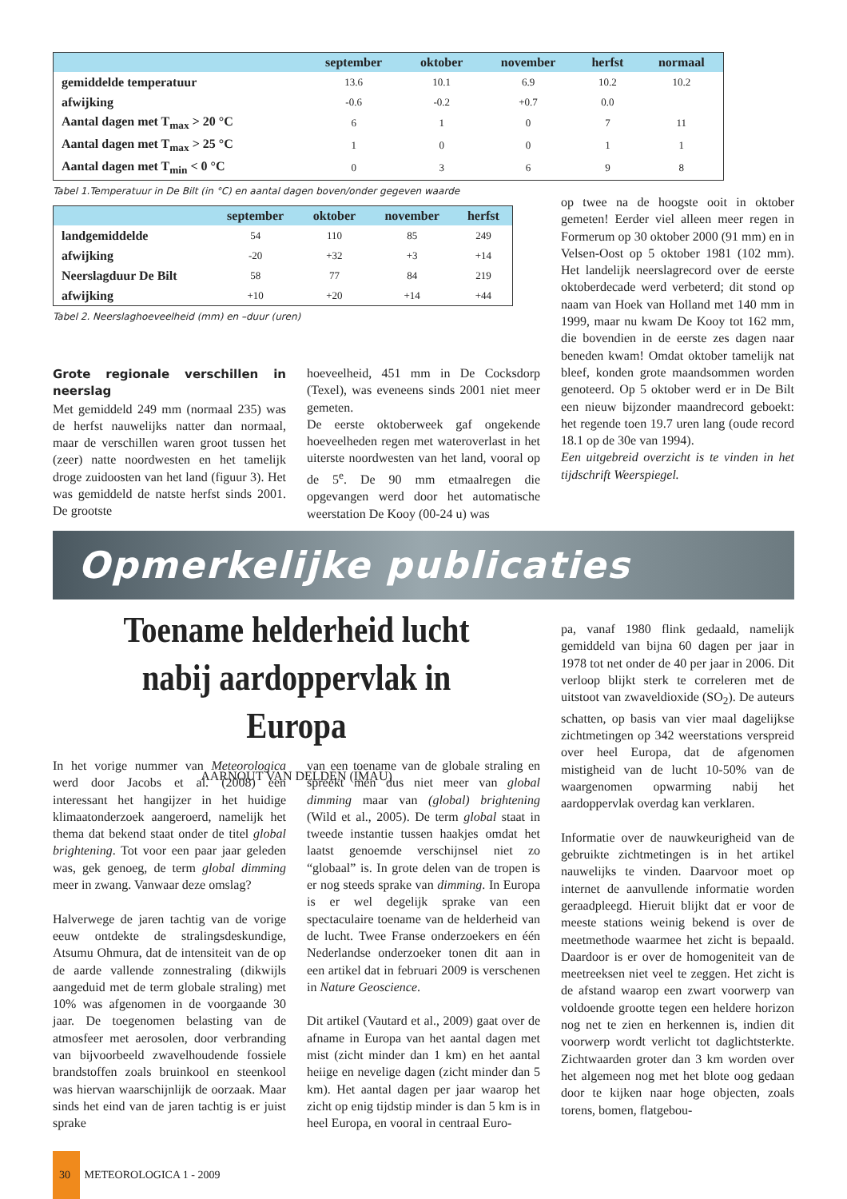| | september | oktober | november | herfst | normaal |
| --- | --- | --- | --- | --- | --- |
| gemiddelde temperatuur | 13.6 | 10.1 | 6.9 | 10.2 | 10.2 |
| afwijking | -0.6 | -0.2 | +0.7 | 0.0 | |
| Aantal dagen met T<sub>max</sub> > 20 °C | 6 | 1 | 0 | 7 | 11 |
| Aantal dagen met T<sub>max</sub> > 25 °C | 1 | 0 | 0 | 1 | 1 |
| Aantal dagen met T<sub>min</sub> < 0 °C | 0 | 3 | 6 | 9 | 8 |
Tabel 1.Temperatuur in De Bilt (in °C) en aantal dagen boven/onder gegeven waarde
| | september | oktober | november | herfst |
| --- | --- | --- | --- | --- |
| landgemiddelde | 54 | 110 | 85 | 249 |
| afwijking | -20 | +32 | +3 | +14 |
| Neerslagduur De Bilt | 58 | 77 | 84 | 219 |
| afwijking | +10 | +20 | +14 | +44 |
Tabel 2. Neerslaghoeveelheid (mm) en –duur (uren)
Grote regionale verschillen in neerslag
Met gemiddeld 249 mm (normaal 235) was de herfst nauwelijks natter dan normaal, maar de verschillen waren groot tussen het (zeer) natte noordwesten en het tamelijk droge zuidoosten van het land (figuur 3). Het was gemiddeld de natste herfst sinds 2001. De grootste
hoeveelheid, 451 mm in De Cocksdorp (Texel), was eveneens sinds 2001 niet meer gemeten.
De eerste oktoberweek gaf ongekende hoeveelheden regen met wateroverlast in het uiterste noordwesten van het land, vooral op de 5<sup>e</sup>. De 90 mm etmaalregen die opgevangen werd door het automatische weerstation De Kooy (00-24 u) was
op twee na de hoogste ooit in oktober gemeten! Eerder viel alleen meer regen in Formerum op 30 oktober 2000 (91 mm) en in Velsen-Oost op 5 oktober 1981 (102 mm). Het landelijk neerslagrecord over de eerste oktoberdecade werd verbeterd; dit stond op naam van Hoek van Holland met 140 mm in 1999, maar nu kwam De Kooy tot 162 mm, die bovendien in de eerste zes dagen naar beneden kwam! Omdat oktober tamelijk nat bleef, konden grote maandsommen worden genoteerd. Op 5 oktober werd er in De Bilt een nieuw bijzonder maandrecord geboekt: het regende toen 19.7 uren lang (oude record 18.1 op de 30e van 1994).
Een uitgebreid overzicht is te vinden in het tijdschrift Weerspiegel.
Opmerkelijke publicaties
Toename helderheid lucht nabij aardoppervlak in Europa
AARNOUT VAN DELDEN (IMAU)
In het vorige nummer van Meteorologica werd door Jacobs et al. (2008) een interessant het hangijzer in het huidige klimaatonderzoek aangeroerd, namelijk het thema dat bekend staat onder de titel global brightening. Tot voor een paar jaar geleden was, gek genoeg, de term global dimming meer in zwang. Vanwaar deze omslag?
Halverwege de jaren tachtig van de vorige eeuw ontdekte de stralingsdeskundige, Atsumu Ohmura, dat de intensiteit van de op de aarde vallende zonnestraling (dikwijls aangeduid met de term globale straling) met 10% was afgenomen in de voorgaande 30 jaar. De toegenomen belasting van de atmosfeer met aerosolen, door verbranding van bijvoorbeeld zwavelhoudende fossiele brandstoffen zoals bruinkool en steenkool was hiervan waarschijnlijk de oorzaak. Maar sinds het eind van de jaren tachtig is er juist sprake
van een toename van de globale straling en spreekt men dus niet meer van global dimming maar van (global) brightening (Wild et al., 2005). De term global staat in tweede instantie tussen haakjes omdat het laatst genoemde verschijnsel niet zo “globaal” is. In grote delen van de tropen is er nog steeds sprake van dimming. In Europa is er wel degelijk sprake van een spectaculaire toename van de helderheid van de lucht. Twee Franse onderzoekers en één Nederlandse onderzoeker tonen dit aan in een artikel dat in februari 2009 is verschenen in Nature Geoscience.
Dit artikel (Vautard et al., 2009) gaat over de afname in Europa van het aantal dagen met mist (zicht minder dan 1 km) en het aantal heiige en nevelige dagen (zicht minder dan 5 km). Het aantal dagen per jaar waarop het zicht op enig tijdstip minder is dan 5 km is in heel Europa, en vooral in centraal Euro-
pa, vanaf 1980 flink gedaald, namelijk gemiddeld van bijna 60 dagen per jaar in 1978 tot net onder de 40 per jaar in 2006. Dit verloop blijkt sterk te correleren met de uitstoot van zwaveldioxide (SO<sub>2</sub>). De auteurs schatten, op basis van vier maal dagelijkse zichtmetingen op 342 weerstations verspreid over heel Europa, dat de afgenomen mistigheid van de lucht 10-50% van de waargenomen opwarming nabij het aardoppervlak overdag kan verklaren.
Informatie over de nauwkeurigheid van de gebruikte zichtmetingen is in het artikel nauwelijks te vinden. Daarvoor moet op internet de aanvullende informatie worden geraadpleegd. Hieruit blijkt dat er voor de meeste stations weinig bekend is over de meetmethode waarmee het zicht is bepaald. Daardoor is er over de homogeniteit van de meetreeksen niet veel te zeggen. Het zicht is de afstand waarop een zwart voorwerp van voldoende grootte tegen een heldere horizon nog net te zien en herkennen is, indien dit voorwerp wordt verlicht tot daglichtsterkte. Zichtwaarden groter dan 3 km worden over het algemeen nog met het blote oog gedaan door te kijken naar hoge objecten, zoals torens, bomen, flatgebou-
30 METEOROLOGICA 1 - 2009